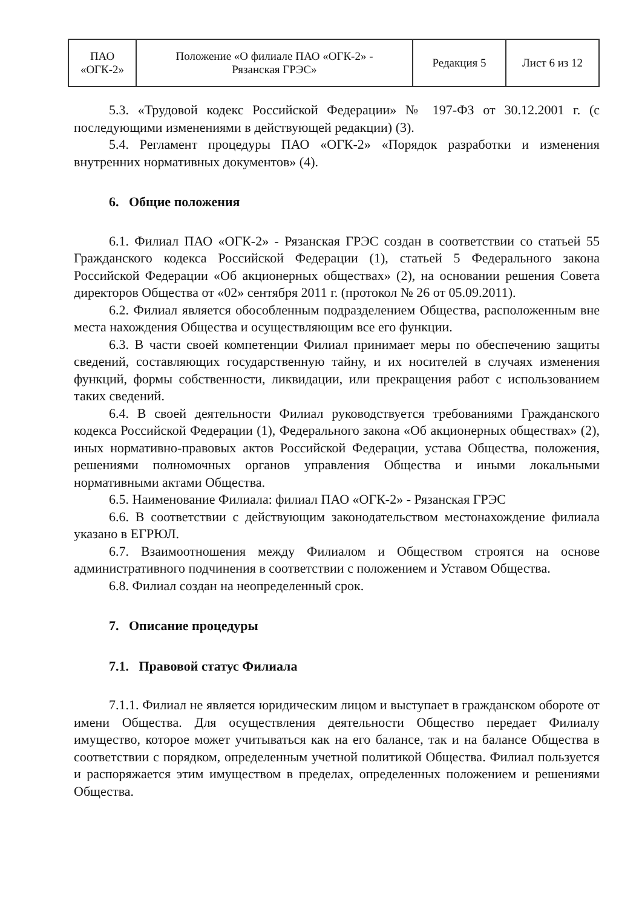| ПАО «ОГК-2» | Положение «О филиале ПАО «ОГК-2» - Рязанская ГРЭС» | Редакция 5 | Лист 6 из 12 |
5.3. «Трудовой кодекс Российской Федерации» № 197-ФЗ от 30.12.2001 г. (с последующими изменениями в действующей редакции) (3).
5.4. Регламент процедуры ПАО «ОГК-2» «Порядок разработки и изменения внутренних нормативных документов» (4).
6. Общие положения
6.1. Филиал ПАО «ОГК-2» - Рязанская ГРЭС создан в соответствии со статьей 55 Гражданского кодекса Российской Федерации (1), статьей 5 Федерального закона Российской Федерации «Об акционерных обществах» (2), на основании решения Совета директоров Общества от «02» сентября 2011 г. (протокол № 26 от 05.09.2011).
6.2. Филиал является обособленным подразделением Общества, расположенным вне места нахождения Общества и осуществляющим все его функции.
6.3. В части своей компетенции Филиал принимает меры по обеспечению защиты сведений, составляющих государственную тайну, и их носителей в случаях изменения функций, формы собственности, ликвидации, или прекращения работ с использованием таких сведений.
6.4. В своей деятельности Филиал руководствуется требованиями Гражданского кодекса Российской Федерации (1), Федерального закона «Об акционерных обществах» (2), иных нормативно-правовых актов Российской Федерации, устава Общества, положения, решениями полномочных органов управления Общества и иными локальными нормативными актами Общества.
6.5. Наименование Филиала: филиал ПАО «ОГК-2» - Рязанская ГРЭС
6.6. В соответствии с действующим законодательством местонахождение филиала указано в ЕГРЮЛ.
6.7. Взаимоотношения между Филиалом и Обществом строятся на основе административного подчинения в соответствии с положением и Уставом Общества.
6.8. Филиал создан на неопределенный срок.
7. Описание процедуры
7.1. Правовой статус Филиала
7.1.1. Филиал не является юридическим лицом и выступает в гражданском обороте от имени Общества. Для осуществления деятельности Общество передает Филиалу имущество, которое может учитываться как на его балансе, так и на балансе Общества в соответствии с порядком, определенным учетной политикой Общества. Филиал пользуется и распоряжается этим имуществом в пределах, определенных положением и решениями Общества.